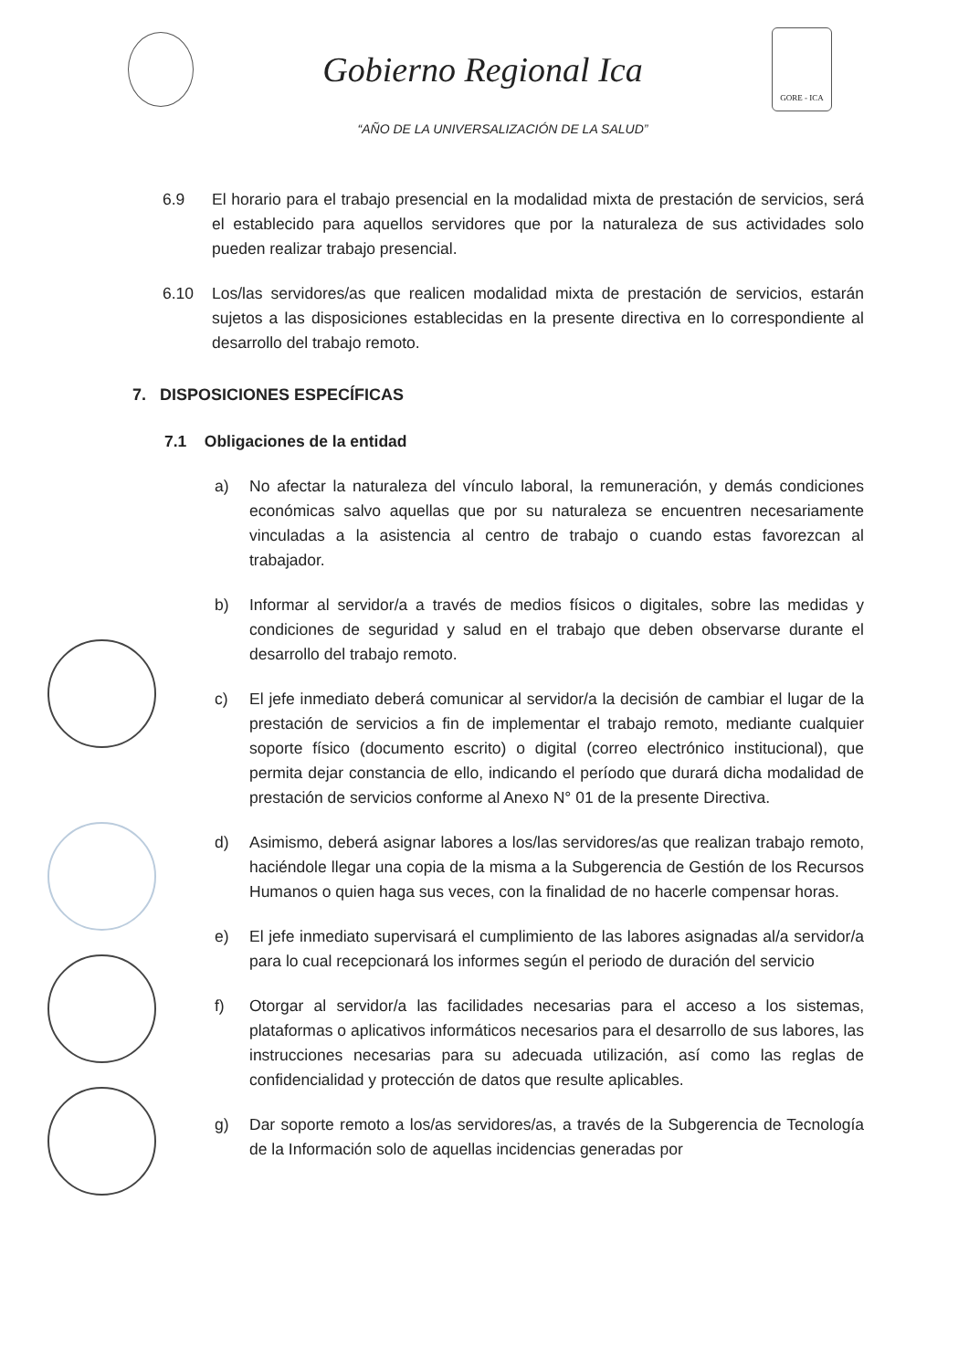Gobierno Regional Ica
GORE - ICA
“AÑO DE LA UNIVERSALIZACIÓN DE LA SALUD”
6.9 El horario para el trabajo presencial en la modalidad mixta de prestación de servicios, será el establecido para aquellos servidores que por la naturaleza de sus actividades solo pueden realizar trabajo presencial.
6.10 Los/las servidores/as que realicen modalidad mixta de prestación de servicios, estarán sujetos a las disposiciones establecidas en la presente directiva en lo correspondiente al desarrollo del trabajo remoto.
7. DISPOSICIONES ESPECÍFICAS
7.1 Obligaciones de la entidad
a) No afectar la naturaleza del vínculo laboral, la remuneración, y demás condiciones económicas salvo aquellas que por su naturaleza se encuentren necesariamente vinculadas a la asistencia al centro de trabajo o cuando estas favorezcan al trabajador.
b) Informar al servidor/a a través de medios físicos o digitales, sobre las medidas y condiciones de seguridad y salud en el trabajo que deben observarse durante el desarrollo del trabajo remoto.
c) El jefe inmediato deberá comunicar al servidor/a la decisión de cambiar el lugar de la prestación de servicios a fin de implementar el trabajo remoto, mediante cualquier soporte físico (documento escrito) o digital (correo electrónico institucional), que permita dejar constancia de ello, indicando el período que durará dicha modalidad de prestación de servicios conforme al Anexo N° 01 de la presente Directiva.
d) Asimismo, deberá asignar labores a los/las servidores/as que realizan trabajo remoto, haciéndole llegar una copia de la misma a la Subgerencia de Gestión de los Recursos Humanos o quien haga sus veces, con la finalidad de no hacerle compensar horas.
e) El jefe inmediato supervisará el cumplimiento de las labores asignadas al/a servidor/a para lo cual recepcionará los informes según el periodo de duración del servicio
f) Otorgar al servidor/a las facilidades necesarias para el acceso a los sistemas, plataformas o aplicativos informáticos necesarios para el desarrollo de sus labores, las instrucciones necesarias para su adecuada utilización, así como las reglas de confidencialidad y protección de datos que resulte aplicables.
g) Dar soporte remoto a los/as servidores/as, a través de la Subgerencia de Tecnología de la Información solo de aquellas incidencias generadas por